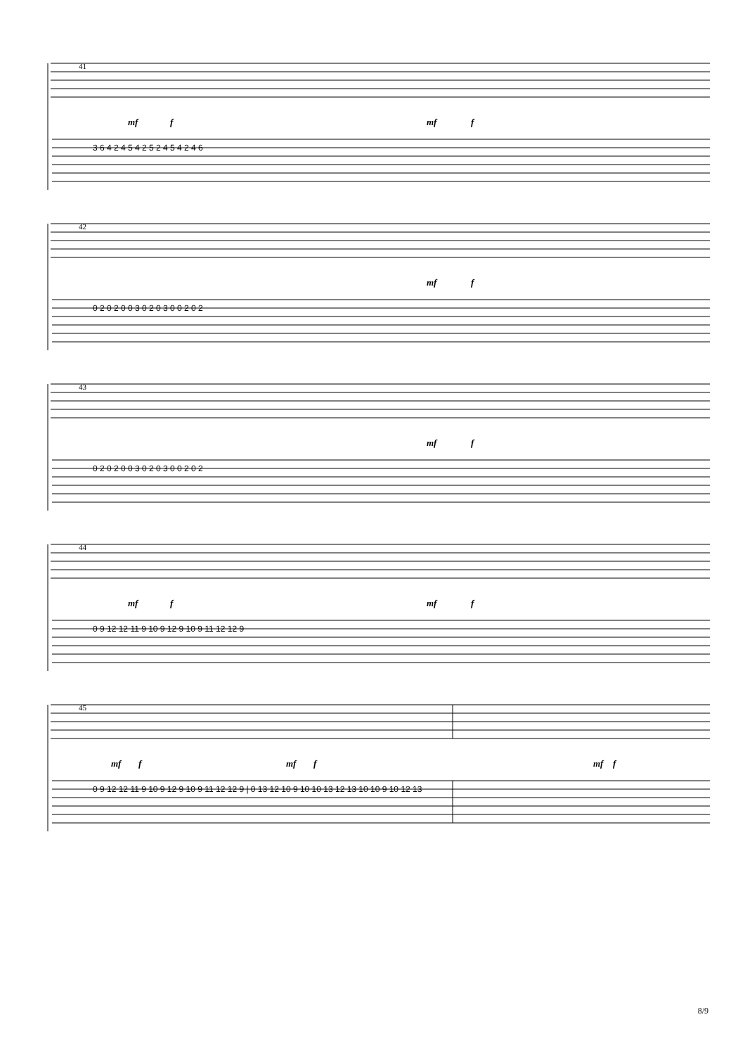41
mf f mf f
3 6 4 2 4 5 4 2 5 2 4 5 4 2 4 6
42
mf f
0 2 0 2 0 0 3 0 2 0 3 0 0 2 0 2
43
mf f
0 2 0 2 0 0 3 0 2 0 3 0 0 2 0 2
44
mf f mf f
0 9 12 12 11 9 10 9 12 9 10 9 11 12 12 9
45
mf f mf f mf f
0 9 12 12 11 9 10 9 12 9 10 9 11 12 12 9 | 0 13 12 10 9 10 10 13 12 13 10 10 9 10 12 13
8/9